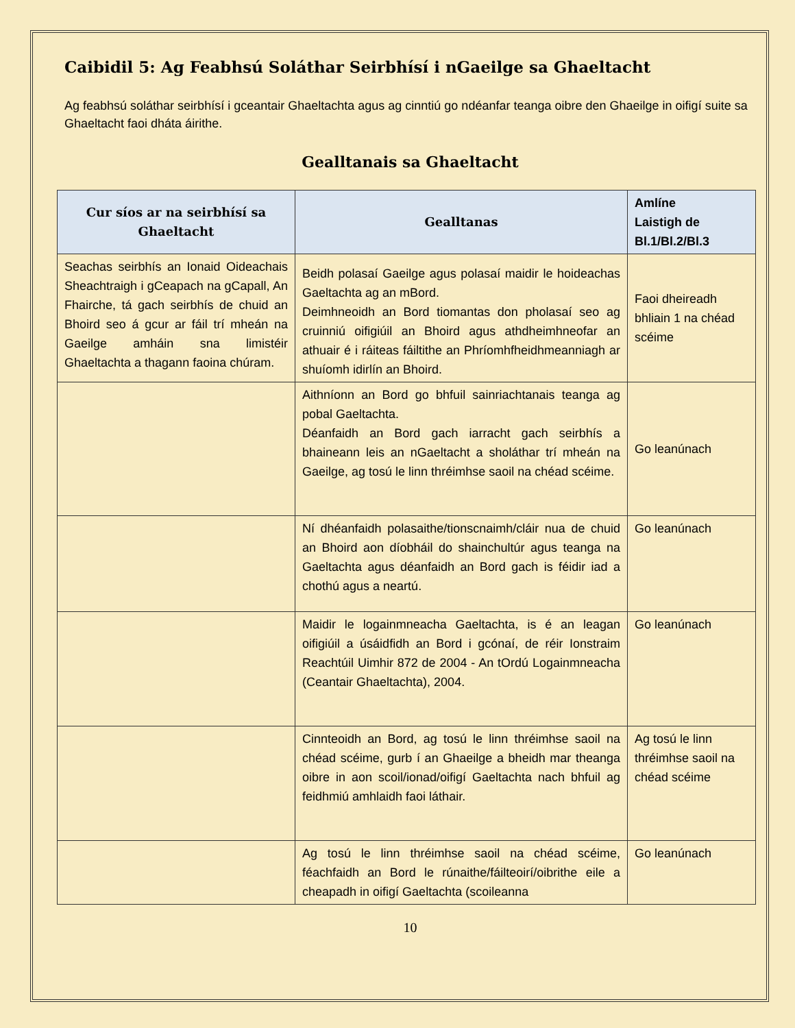Caibidil 5: Ag Feabhsú Soláthar Seirbhísí i nGaeilge sa Ghaeltacht
Ag feabhsú soláthar seirbhísí i gceantair Ghaeltachta agus ag cinntiú go ndéanfar teanga oibre den Ghaeilge in oifigí suite sa Ghaeltacht faoi dháta áirithe.
Gealltanais sa Ghaeltacht
| Cur síos ar na seirbhísí sa Ghaeltacht | Gealltanas | Amlíne Laistigh de Bl.1/Bl.2/Bl.3 |
| --- | --- | --- |
| Seachas seirbhís an Ionaid Oideachais Sheachtraigh i gCeapach na gCapall, An Fhairche, tá gach seirbhís de chuid an Bhoird seo á gcur ar fáil trí mheán na Gaeilge amháin sna limistéir Ghaeltachta a thagann faoina chúram. | Beidh polasaí Gaeilge agus polasaí maidir le hoideachas Gaeltachta ag an mBord. Deimhneoidh an Bord tiomantas don pholasaí seo ag cruinniú oifigiúil an Bhoird agus athdheimhneofar an athuair é i ráiteas fáiltithe an Phríomhfheidhmeanniagh ar shuíomh idirlín an Bhoird. | Faoi dheireadh bhliain 1 na chéad scéime |
| | Aithníonn an Bord go bhfuil sainriachtanais teanga ag pobal Gaeltachta. Déanfaidh an Bord gach iarracht gach seirbhís a bhaineann leis an nGaeltacht a sholáthar trí mheán na Gaeilge, ag tosú le linn thréimhse saoil na chéad scéime. | Go leanúnach |
| | Ní dhéanfaidh polasaithe/tionscnaimh/cláir nua de chuid an Bhoird aon díobháil do shainchultúr agus teanga na Gaeltachta agus déanfaidh an Bord gach is féidir iad a chothú agus a neartú. | Go leanúnach |
| | Maidir le logainmneacha Gaeltachta, is é an leagan oifigiúil a úsáidfidh an Bord i gcónaí, de réir Ionstraim Reachtúil Uimhir 872 de 2004 - An tOrdú Logainmneacha (Ceantair Ghaeltachta), 2004. | Go leanúnach |
| | Cinnteoidh an Bord, ag tosú le linn thréimhse saoil na chéad scéime, gurb í an Ghaeilge a bheidh mar theanga oibre in aon scoil/ionad/oifigí Gaeltachta nach bhfuil ag feidhmiú amhlaidh faoi láthair. | Ag tosú le linn thréimhse saoil na chéad scéime |
| | Ag tosú le linn thréimhse saoil na chéad scéime, féachfaidh an Bord le rúnaithe/fáilteoirí/oibrithe eile a cheapadh in oifigí Gaeltachta (scoileanna | Go leanúnach |
10